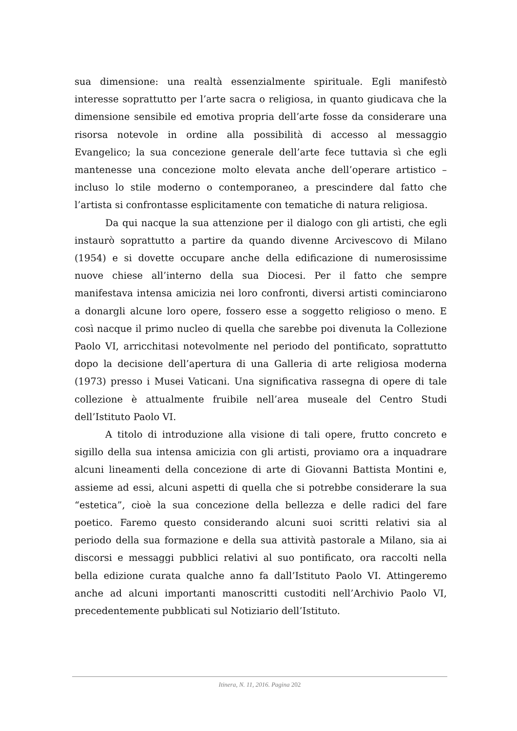sua dimensione: una realtà essenzialmente spirituale. Egli manifestò interesse soprattutto per l’arte sacra o religiosa, in quanto giudicava che la dimensione sensibile ed emotiva propria dell’arte fosse da considerare una risorsa notevole in ordine alla possibilità di accesso al messaggio Evangelico; la sua concezione generale dell’arte fece tuttavia sì che egli mantenesse una concezione molto elevata anche dell’operare artistico – incluso lo stile moderno o contemporaneo, a prescindere dal fatto che l’artista si confrontasse esplicitamente con tematiche di natura religiosa.
Da qui nacque la sua attenzione per il dialogo con gli artisti, che egli instaurò soprattutto a partire da quando divenne Arcivescovo di Milano (1954) e si dovette occupare anche della edificazione di numerosissime nuove chiese all’interno della sua Diocesi. Per il fatto che sempre manifestava intensa amicizia nei loro confronti, diversi artisti cominciarono a donargli alcune loro opere, fossero esse a soggetto religioso o meno. E così nacque il primo nucleo di quella che sarebbe poi divenuta la Collezione Paolo VI, arricchitasi notevolmente nel periodo del pontificato, soprattutto dopo la decisione dell’apertura di una Galleria di arte religiosa moderna (1973) presso i Musei Vaticani. Una significativa rassegna di opere di tale collezione è attualmente fruibile nell’area museale del Centro Studi dell’Istituto Paolo VI.
A titolo di introduzione alla visione di tali opere, frutto concreto e sigillo della sua intensa amicizia con gli artisti, proviamo ora a inquadrare alcuni lineamenti della concezione di arte di Giovanni Battista Montini e, assieme ad essi, alcuni aspetti di quella che si potrebbe considerare la sua “estetica”, cioè la sua concezione della bellezza e delle radici del fare poetico. Faremo questo considerando alcuni suoi scritti relativi sia al periodo della sua formazione e della sua attività pastorale a Milano, sia ai discorsi e messaggi pubblici relativi al suo pontificato, ora raccolti nella bella edizione curata qualche anno fa dall’Istituto Paolo VI. Attingeremo anche ad alcuni importanti manoscritti custoditi nell’Archivio Paolo VI, precedentemente pubblicati sul Notiziario dell’Istituto.
Itinera, N. 11, 2016. Pagina 202